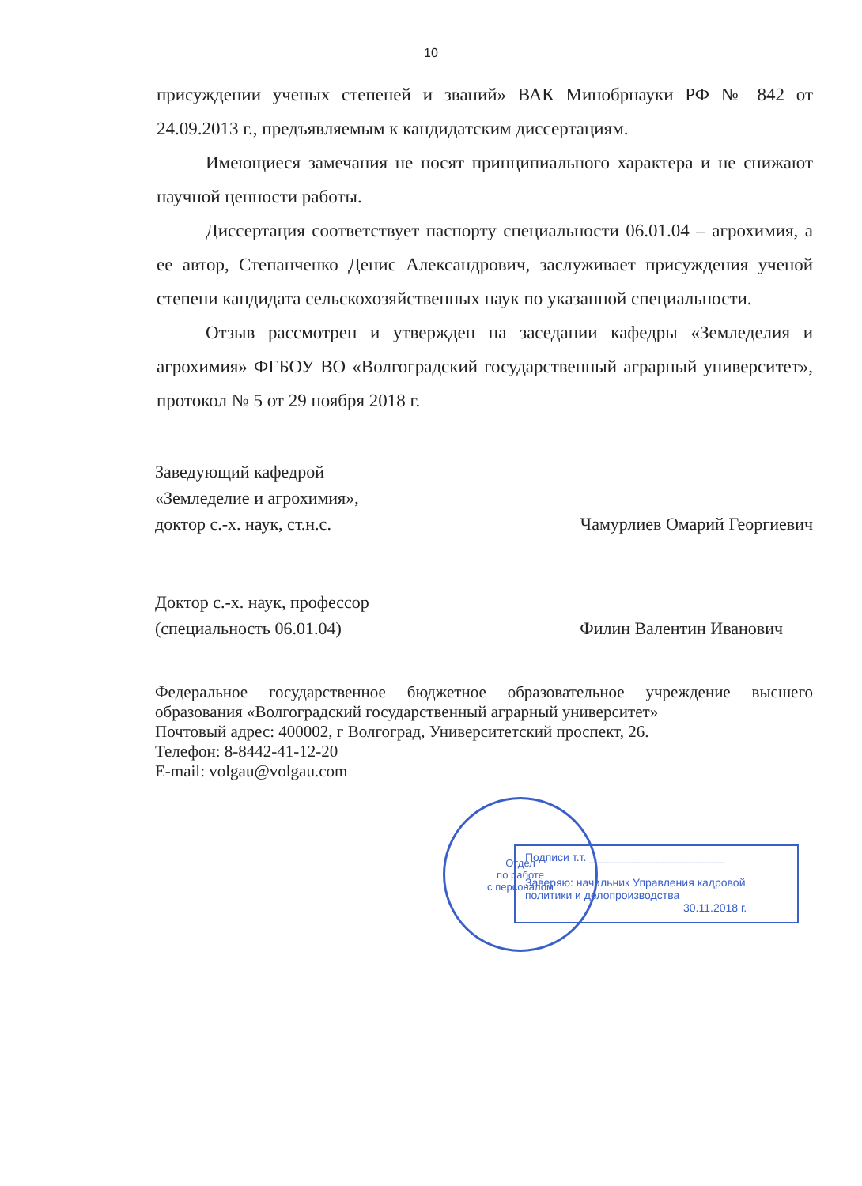10
присуждении ученых степеней и званий» ВАК Минобрнауки РФ № 842 от 24.09.2013 г., предъявляемым к кандидатским диссертациям.
Имеющиеся замечания не носят принципиального характера и не снижают научной ценности работы.
Диссертация соответствует паспорту специальности 06.01.04 – агрохимия, а ее автор, Степанченко Денис Александрович, заслуживает присуждения ученой степени кандидата сельскохозяйственных наук по указанной специальности.
Отзыв рассмотрен и утвержден на заседании кафедры «Земледелия и агрохимия» ФГБОУ ВО «Волгоградский государственный аграрный университет», протокол № 5 от 29 ноября 2018 г.
Заведующий кафедрой
«Земледелие и агрохимия»,
доктор с.-х. наук, ст.н.с. Чамурлиев Омарий Георгиевич
Доктор с.-х. наук, профессор
(специальность 06.01.04) Филин Валентин Иванович
Федеральное государственное бюджетное образовательное учреждение высшего образования «Волгоградский государственный аграрный университет»
Почтовый адрес: 400002, г Волгоград, Университетский проспект, 26.
Телефон: 8-8442-41-12-20
E-mail: volgau@volgau.com
Подписи т.т. ______________________
Заверяю: начальник Управления кадровой политики и делопроизводства
30.11.2018 г.
Отдел
по работе
с персоналом